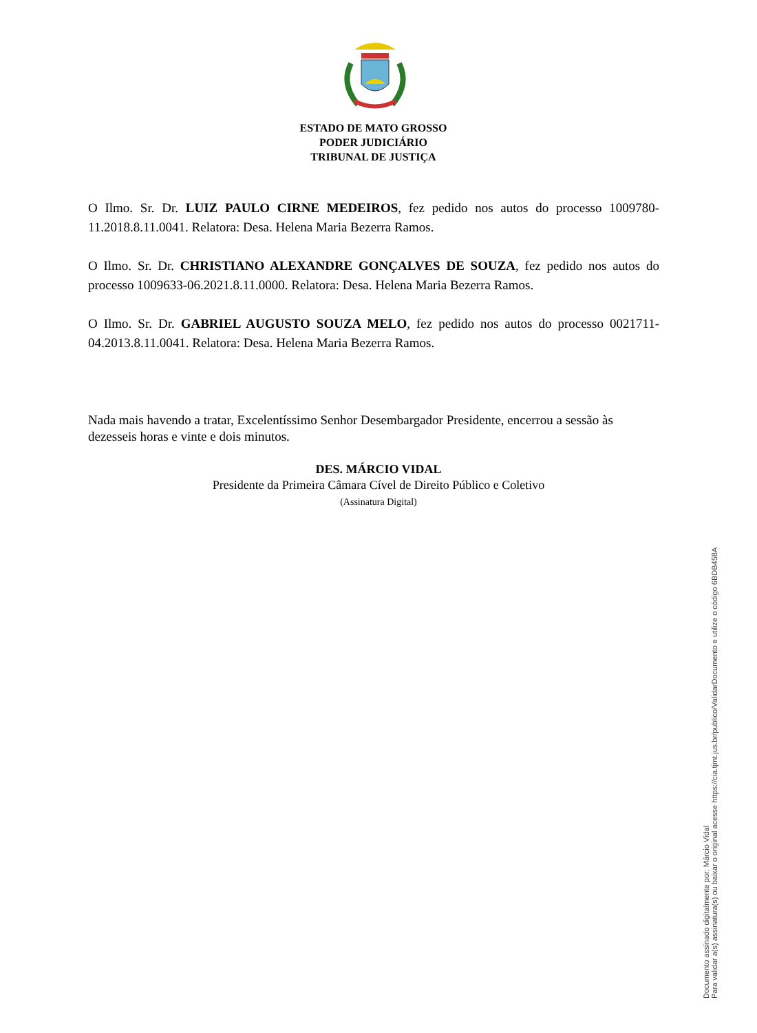ESTADO DE MATO GROSSO
PODER JUDICIÁRIO
TRIBUNAL DE JUSTIÇA
O Ilmo. Sr. Dr. LUIZ PAULO CIRNE MEDEIROS, fez pedido nos autos do processo 1009780-11.2018.8.11.0041. Relatora: Desa. Helena Maria Bezerra Ramos.
O Ilmo. Sr. Dr. CHRISTIANO ALEXANDRE GONÇALVES DE SOUZA, fez pedido nos autos do processo 1009633-06.2021.8.11.0000. Relatora: Desa. Helena Maria Bezerra Ramos.
O Ilmo. Sr. Dr. GABRIEL AUGUSTO SOUZA MELO, fez pedido nos autos do processo 0021711-04.2013.8.11.0041. Relatora: Desa. Helena Maria Bezerra Ramos.
Nada mais havendo a tratar, Excelentíssimo Senhor Desembargador Presidente, encerrou a sessão às dezesseis horas e vinte e dois minutos.
DES. MÁRCIO VIDAL
Presidente da Primeira Câmara Cível de Direito Público e Coletivo
(Assinatura Digital)
Documento assinado digitalmente por: Márcio Vidal
Para validar a(s) assinatura(s) ou baixar o original acesse https://cia.tjmt.jus.br/publico/ValidarDocumento e utilize o código 6BDB458A